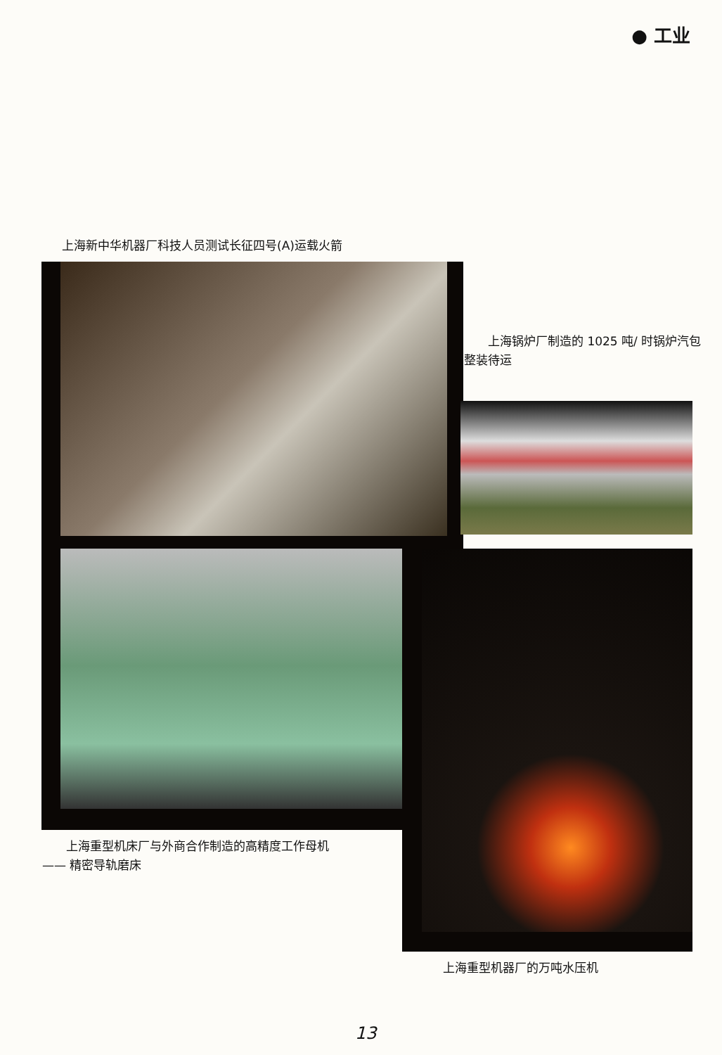● 工业
上海新中华机器厂科技人员测试长征四号(A)运载火箭
　　上海锅炉厂制造的 1025 吨/ 时锅炉汽包整装待运
　　上海重型机床厂与外商合作制造的高精度工作母机
—— 精密导轨磨床
上海重型机器厂的万吨水压机
13